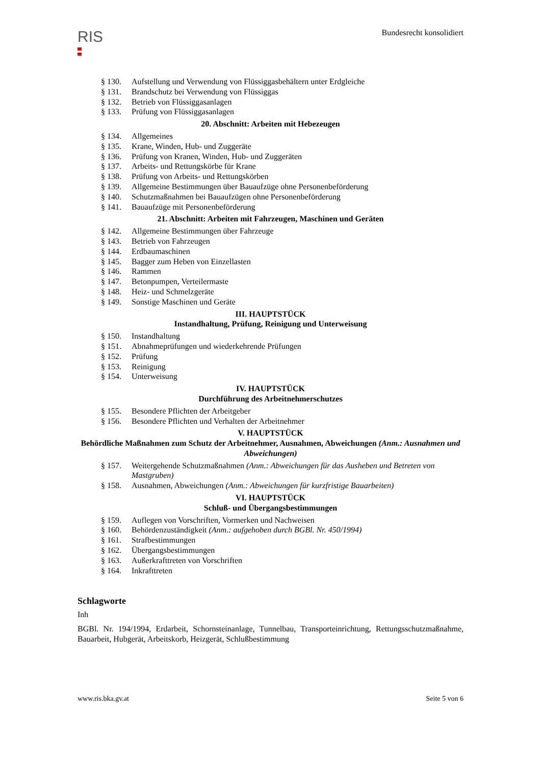RIS
Bundesrecht konsolidiert
§ 130. Aufstellung und Verwendung von Flüssiggasbehältern unter Erdgleiche
§ 131. Brandschutz bei Verwendung von Flüssiggas
§ 132. Betrieb von Flüssiggasanlagen
§ 133. Prüfung von Flüssiggasanlagen
20. Abschnitt: Arbeiten mit Hebezeugen
§ 134. Allgemeines
§ 135. Krane, Winden, Hub- und Zuggeräte
§ 136. Prüfung von Kranen, Winden, Hub- und Zuggeräten
§ 137. Arbeits- und Rettungskörbe für Krane
§ 138. Prüfung von Arbeits- und Rettungskörben
§ 139. Allgemeine Bestimmungen über Bauaufzüge ohne Personenbeförderung
§ 140. Schutzmaßnahmen bei Bauaufzügen ohne Personenbeförderung
§ 141. Bauaufzüge mit Personenbeförderung
21. Abschnitt: Arbeiten mit Fahrzeugen, Maschinen und Geräten
§ 142. Allgemeine Bestimmungen über Fahrzeuge
§ 143. Betrieb von Fahrzeugen
§ 144. Erdbaumaschinen
§ 145. Bagger zum Heben von Einzellasten
§ 146. Rammen
§ 147. Betonpumpen, Verteilermaste
§ 148. Heiz- und Schmelzgeräte
§ 149. Sonstige Maschinen und Geräte
III. HAUPTSTÜCK
Instandhaltung, Prüfung, Reinigung und Unterweisung
§ 150. Instandhaltung
§ 151. Abnahmeprüfungen und wiederkehrende Prüfungen
§ 152. Prüfung
§ 153. Reinigung
§ 154. Unterweisung
IV. HAUPTSTÜCK
Durchführung des Arbeitnehmerschutzes
§ 155. Besondere Pflichten der Arbeitgeber
§ 156. Besondere Pflichten und Verhalten der Arbeitnehmer
V. HAUPTSTÜCK
Behördliche Maßnahmen zum Schutz der Arbeitnehmer, Ausnahmen, Abweichungen (Anm.: Ausnahmen und Abweichungen)
§ 157. Weitergehende Schutzmaßnahmen (Anm.: Abweichungen für das Ausheben und Betreten von Mastgruben)
§ 158. Ausnahmen, Abweichungen (Anm.: Abweichungen für kurzfristige Bauarbeiten)
VI. HAUPTSTÜCK
Schluß- und Übergangsbestimmungen
§ 159. Auflegen von Vorschriften, Vormerken und Nachweisen
§ 160. Behördenzuständigkeit (Anm.: aufgehoben durch BGBl. Nr. 450/1994)
§ 161. Strafbestimmungen
§ 162. Übergangsbestimmungen
§ 163. Außerkrafttreten von Vorschriften
§ 164. Inkrafttreten
Schlagworte
Inh
BGBl. Nr. 194/1994, Erdarbeit, Schornsteinanlage, Tunnelbau, Transporteinrichtung, Rettungsschutzmaßnahme, Bauarbeit, Hubgerät, Arbeitskorb, Heizgerät, Schlußbestimmung
www.ris.bka.gv.at Seite 5 von 6